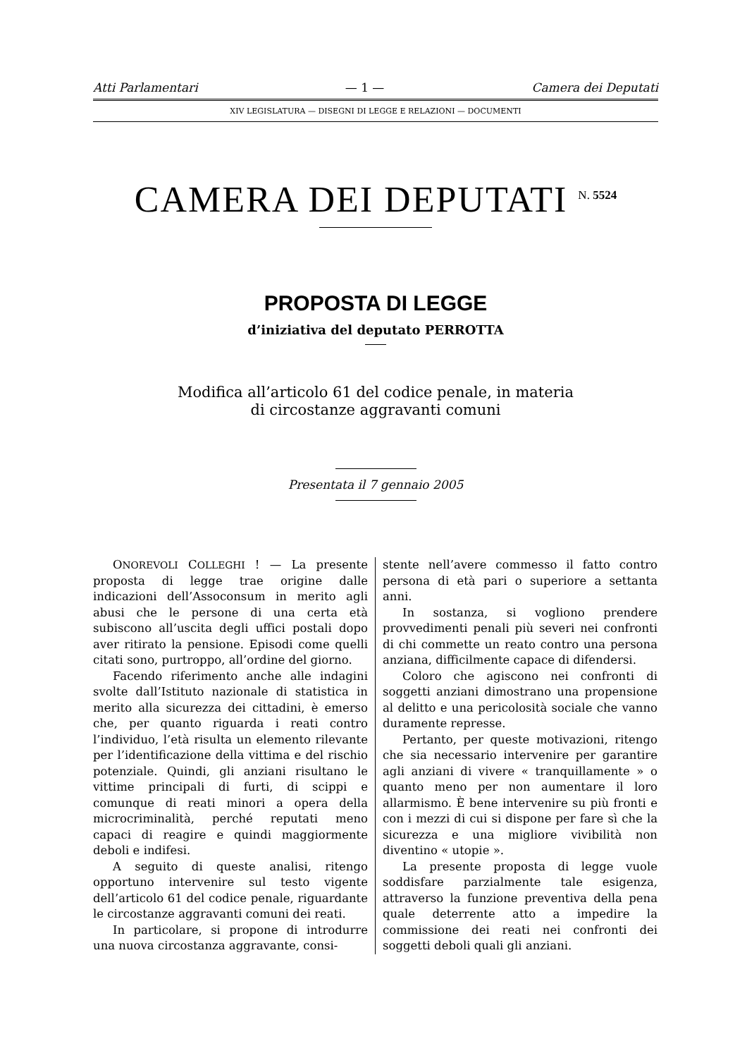Atti Parlamentari — 1 — Camera dei Deputati
XIV LEGISLATURA — DISEGNI DI LEGGE E RELAZIONI — DOCUMENTI
CAMERA DEI DEPUTATI N. 5524
PROPOSTA DI LEGGE
d’iniziativa del deputato PERROTTA
Modifica all’articolo 61 del codice penale, in materia
di circostanze aggravanti comuni
Presentata il 7 gennaio 2005
ONOREVOLI COLLEGHI ! — La presente proposta di legge trae origine dalle indicazioni dell’Assoconsum in merito agli abusi che le persone di una certa età subiscono all’uscita degli uffici postali dopo aver ritirato la pensione. Episodi come quelli citati sono, purtroppo, all’ordine del giorno.
Facendo riferimento anche alle indagini svolte dall’Istituto nazionale di statistica in merito alla sicurezza dei cittadini, è emerso che, per quanto riguarda i reati contro l’individuo, l’età risulta un elemento rilevante per l’identificazione della vittima e del rischio potenziale. Quindi, gli anziani risultano le vittime principali di furti, di scippi e comunque di reati minori a opera della microcriminalità, perché reputati meno capaci di reagire e quindi maggiormente deboli e indifesi.
A seguito di queste analisi, ritengo opportuno intervenire sul testo vigente dell’articolo 61 del codice penale, riguardante le circostanze aggravanti comuni dei reati.
In particolare, si propone di introdurre una nuova circostanza aggravante, consi-
stente nell’avere commesso il fatto contro persona di età pari o superiore a settanta anni.
In sostanza, si vogliono prendere provvedimenti penali più severi nei confronti di chi commette un reato contro una persona anziana, difficilmente capace di difendersi.
Coloro che agiscono nei confronti di soggetti anziani dimostrano una propensione al delitto e una pericolosità sociale che vanno duramente represse.
Pertanto, per queste motivazioni, ritengo che sia necessario intervenire per garantire agli anziani di vivere « tranquillamente » o quanto meno per non aumentare il loro allarmismo. È bene intervenire su più fronti e con i mezzi di cui si dispone per fare sì che la sicurezza e una migliore vivibilità non diventino « utopie ».
La presente proposta di legge vuole soddisfare parzialmente tale esigenza, attraverso la funzione preventiva della pena quale deterrente atto a impedire la commissione dei reati nei confronti dei soggetti deboli quali gli anziani.